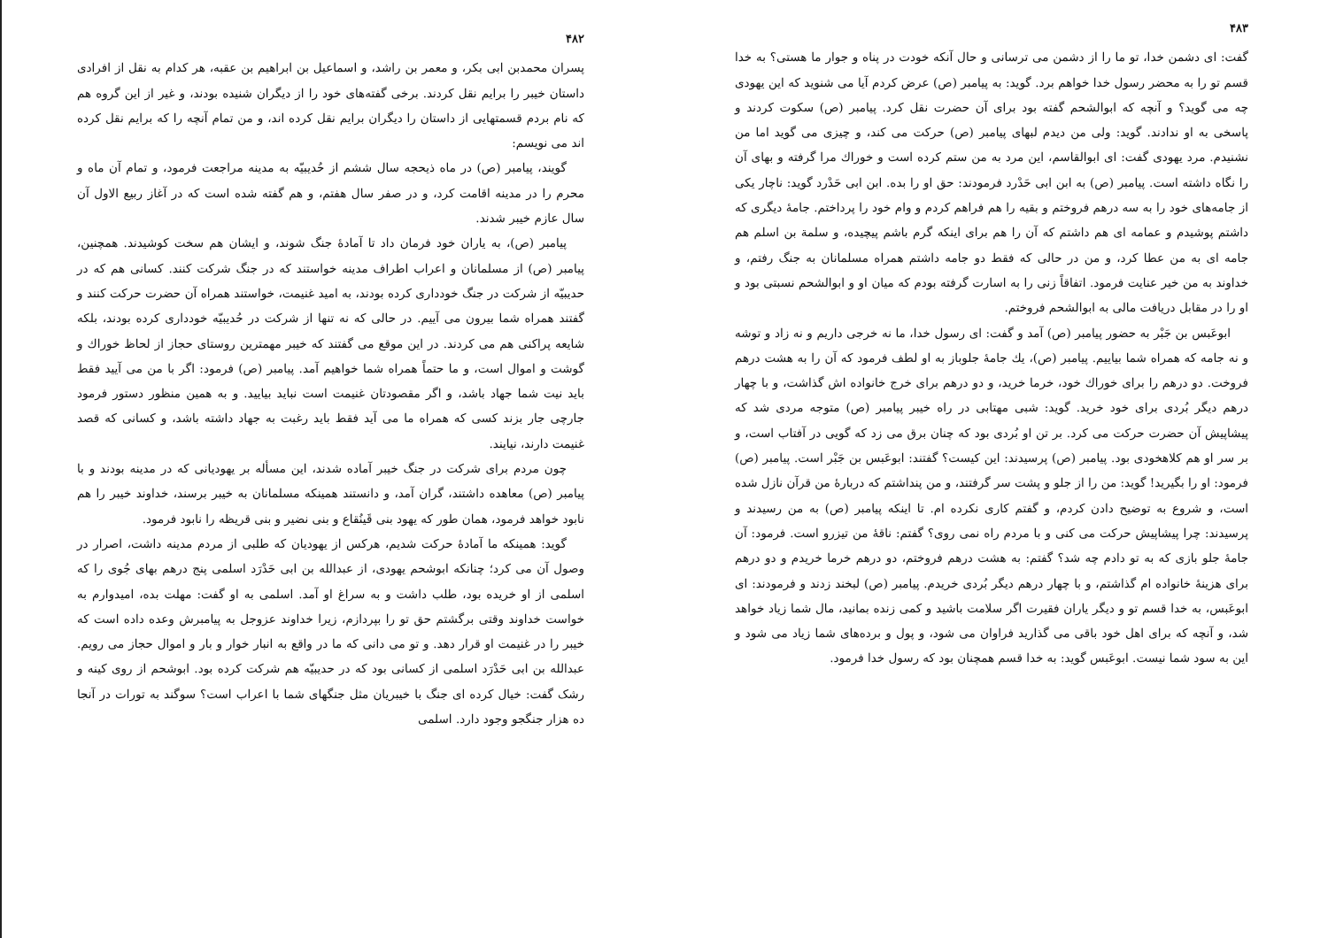۴۸۲
پسران محمدبن ابی بکر، و معمر بن راشد، و اسماعیل بن ابراهیم بن عقبه، هر کدام به نقل از افرادی داستان خیبر را برایم نقل کردند. برخی گفته‌های خود را از دیگران شنیده بودند، و غیر از این گروه هم که نام بردم قسمتهایی از داستان را دیگران برایم نقل کرده اند، و من تمام آنچه را که برایم نقل کرده اند می نویسم:
گویند، پیامبر (ص) در ماه ذیحجه سال ششم از حُدیبیّه به مدینه مراجعت فرمود، و تمام آن ماه و محرم را در مدینه اقامت کرد، و در صفر سال هفتم، و هم گفته شده است که در آغاز ربیع الاول آن سال عازم خیبر شدند.
پیامبر (ص)، به یاران خود فرمان داد تا آمادهٔ جنگ شوند، و ایشان هم سخت کوشیدند. همچنین، پیامبر (ص) از مسلمانان و اعراب اطراف مدینه خواستند که در جنگ شرکت کنند. کسانی هم که در حدیبیّه از شرکت در جنگ خودداری کرده بودند، به امید غنیمت، خواستند همراه آن حضرت حرکت کنند و گفتند همراه شما بیرون می آییم. در حالی که نه تنها از شرکت در حُدیبیّه خودداری کرده بودند، بلکه شایعه پراکنی هم می کردند. در این موقع می گفتند که خیبر مهمترین روستای حجاز از لحاظ خوراك و گوشت و اموال است، و ما حتماً همراه شما خواهیم آمد. پیامبر (ص) فرمود: اگر با من می آیید فقط باید نیت شما جهاد باشد، و اگر مقصودتان غنیمت است نباید بیایید. و به همین منظور دستور فرمود جارچی جار بزند کسی که همراه ما می آید فقط باید رغبت به جهاد داشته باشد، و کسانی که قصد غنیمت دارند، نیایند.
چون مردم برای شرکت در جنگ خیبر آماده شدند، این مسأله بر یهودیانی که در مدینه بودند و با پیامبر (ص) معاهده داشتند، گران آمد، و دانستند همینکه مسلمانان به خیبر برسند، خداوند خیبر را هم نابود خواهد فرمود، همان طور که یهود بنی قَینُقاع و بنی نضیر و بنی قریظه را نابود فرمود.
گوید: همینکه ما آمادهٔ حرکت شدیم، هرکس از یهودیان که طلبی از مردم مدینه داشت، اصرار در وصول آن می کرد؛ چنانکه ابوشحم یهودی، از عبدالله بن ابی حَدْرَد اسلمی پنج درهم بهای جُوی را که اسلمی از او خریده بود، طلب داشت و به سراغ او آمد. اسلمی به او گفت: مهلت بده، امیدوارم به خواست خداوند وقتی برگشتم حق تو را بپردازم، زیرا خداوند عزوجل به پیامبرش وعده داده است که خیبر را در غنیمت او قرار دهد. و تو می دانی که ما در واقع به انبار خوار و بار و اموال حجاز می رویم. عبدالله بن ابی حَدْرَد اسلمی از کسانی بود که در حدیبیّه هم شرکت کرده بود. ابوشحم از روی کینه و رشک گفت: خیال کرده ای جنگ با خیبریان مثل جنگهای شما با اعراب است؟ سوگند به تورات در آنجا ده هزار جنگجو وجود دارد. اسلمی
۴۸۳
گفت: ای دشمن خدا، تو ما را از دشمن می ترسانی و حال آنکه خودت در پناه و جوار ما هستی؟ به خدا قسم تو را به محضر رسول خدا خواهم برد. گوید: به پیامبر (ص) عرض کردم آیا می شنوید که این یهودی چه می گوید؟ و آنچه که ابوالشحم گفته بود برای آن حضرت نقل کرد. پیامبر (ص) سکوت کردند و پاسخی به او ندادند. گوید: ولی من دیدم لبهای پیامبر (ص) حرکت می کند، و چیزی می گوید اما من نشنیدم. مرد یهودی گفت: ای ابوالقاسم، این مرد به من ستم کرده است و خوراك مرا گرفته و بهای آن را نگاه داشته است. پیامبر (ص) به ابن ابی حَدْرد فرمودند: حق او را بده. ابن ابی حَدْرد گوید: ناچار یکی از جامه‌های خود را به سه درهم فروختم و بقیه را هم فراهم کردم و وام خود را پرداختم. جامهٔ دیگری که داشتم پوشیدم و عمامه ای هم داشتم که آن را هم برای اینکه گرم باشم پیچیده، و سلمة بن اسلم هم جامه ای به من عطا کرد، و من در حالی که فقط دو جامه داشتم همراه مسلمانان به جنگ رفتم، و خداوند به من خیر عنایت فرمود. اتفاقاً زنی را به اسارت گرفته بودم که میان او و ابوالشحم نسبتی بود و او را در مقابل دریافت مالی به ابوالشحم فروختم.
ابوعَبس بن جَبْر به حضور پیامبر (ص) آمد و گفت: ای رسول خدا، ما نه خرجی داریم و نه زاد و توشه و نه جامه که همراه شما بیاییم. پیامبر (ص)، یك جامهٔ جلوباز به او لطف فرمود که آن را به هشت درهم فروخت. دو درهم را برای خوراك خود، خرما خرید، و دو درهم برای خرج خانواده اش گذاشت، و با چهار درهم دیگر بُردی برای خود خرید. گوید: شبی مهتابی در راه خیبر پیامبر (ص) متوجه مردی شد که پیشاپیش آن حضرت حرکت می کرد. بر تن او بُردی بود که چنان برق می زد که گویی در آفتاب است، و بر سر او هم کلاهخودی بود. پیامبر (ص) پرسیدند: این کیست؟ گفتند: ابوعَبس بن جَبْر است. پیامبر (ص) فرمود: او را بگیرید! گوید: من را از جلو و پشت سر گرفتند، و من پنداشتم که دربارهٔ من قرآن نازل شده است، و شروع به توضیح دادن کردم، و گفتم کاری نکرده ام. تا اینکه پیامبر (ص) به من رسیدند و پرسیدند: چرا پیشاپیش حرکت می کنی و با مردم راه نمی روی؟ گفتم: ناقهٔ من تیزرو است. فرمود: آن جامهٔ جلو بازی که به تو دادم چه شد؟ گفتم: به هشت درهم فروختم، دو درهم خرما خریدم و دو درهم برای هزینهٔ خانواده ام گذاشتم، و با چهار درهم دیگر بُردی خریدم. پیامبر (ص) لبخند زدند و فرمودند: ای ابوعَبس، به خدا قسم تو و دیگر یاران فقیرت اگر سلامت باشید و کمی زنده بمانید، مال شما زیاد خواهد شد، و آنچه که برای اهل خود باقی می گذارید فراوان می شود، و پول و برده‌های شما زیاد می شود و این به سود شما نیست. ابوعَبس گوید: به خدا قسم همچنان بود که رسول خدا فرمود.